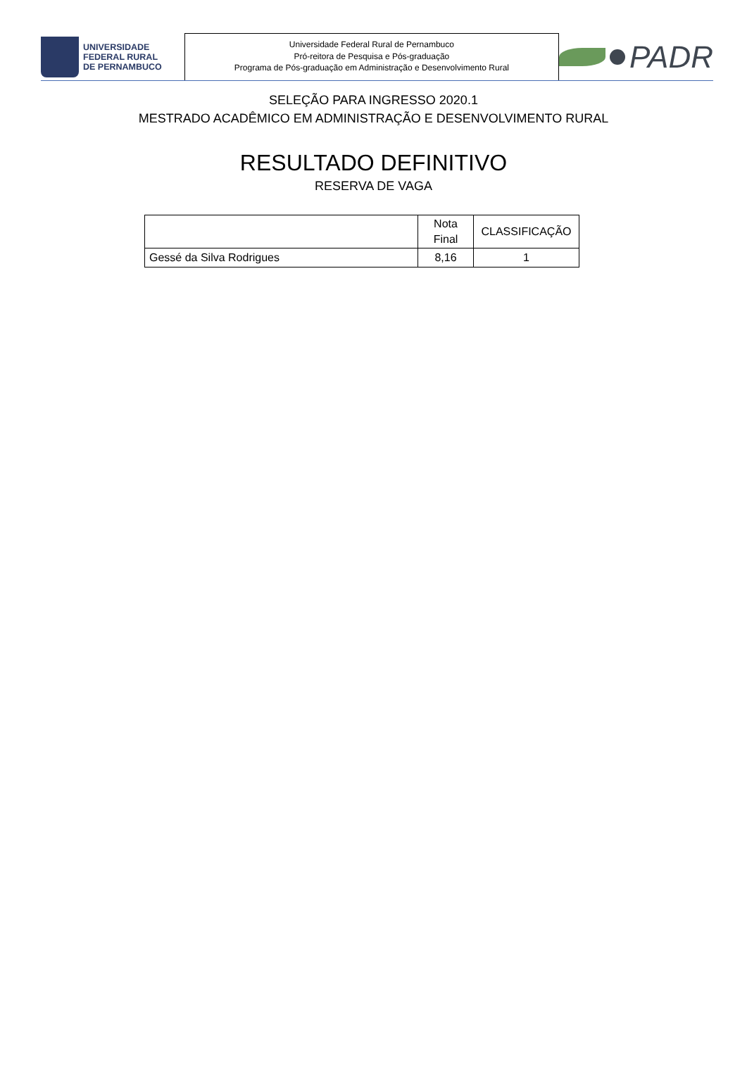UNIVERSIDADE
FEDERAL RURAL
DE PERNAMBUCO
Universidade Federal Rural de Pernambuco
Pró-reitora de Pesquisa e Pós-graduação
Programa de Pós-graduação em Administração e Desenvolvimento Rural
PADR
SELEÇÃO PARA INGRESSO 2020.1
MESTRADO ACADÊMICO EM ADMINISTRAÇÃO E DESENVOLVIMENTO RURAL
RESULTADO DEFINITIVO
RESERVA DE VAGA
| | Nota Final | CLASSIFICAÇÃO |
| --- | --- | --- |
| Gessé da Silva Rodrigues | 8,16 | 1 |